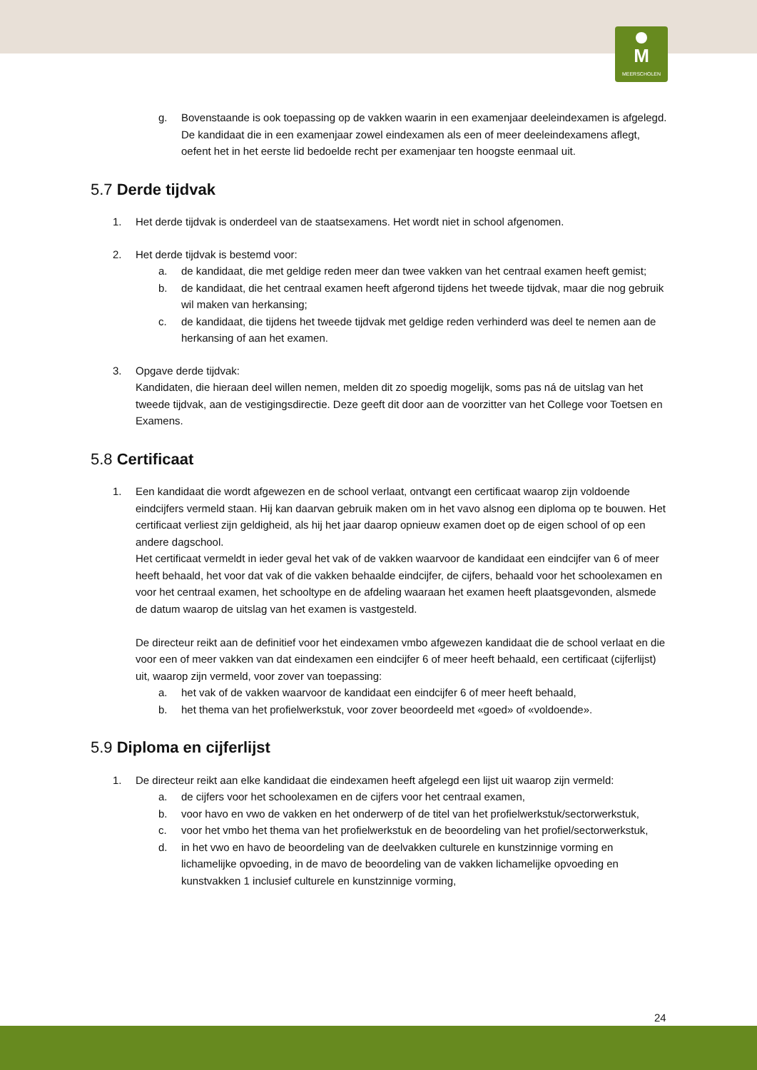M
MEERSCHOLEN
g. Bovenstaande is ook toepassing op de vakken waarin in een examenjaar deeleindexamen is afgelegd. De kandidaat die in een examenjaar zowel eindexamen als een of meer deeleindexamens aflegt, oefent het in het eerste lid bedoelde recht per examenjaar ten hoogste eenmaal uit.
5.7 Derde tijdvak
1. Het derde tijdvak is onderdeel van de staatsexamens. Het wordt niet in school afgenomen.
2. Het derde tijdvak is bestemd voor:
a. de kandidaat, die met geldige reden meer dan twee vakken van het centraal examen heeft gemist;
b. de kandidaat, die het centraal examen heeft afgerond tijdens het tweede tijdvak, maar die nog gebruik wil maken van herkansing;
c. de kandidaat, die tijdens het tweede tijdvak met geldige reden verhinderd was deel te nemen aan de herkansing of aan het examen.
3. Opgave derde tijdvak:
Kandidaten, die hieraan deel willen nemen, melden dit zo spoedig mogelijk, soms pas ná de uitslag van het tweede tijdvak, aan de vestigingsdirectie. Deze geeft dit door aan de voorzitter van het College voor Toetsen en Examens.
5.8 Certificaat
1. Een kandidaat die wordt afgewezen en de school verlaat, ontvangt een certificaat waarop zijn voldoende eindcijfers vermeld staan. Hij kan daarvan gebruik maken om in het vavo alsnog een diploma op te bouwen. Het certificaat verliest zijn geldigheid, als hij het jaar daarop opnieuw examen doet op de eigen school of op een andere dagschool.
Het certificaat vermeldt in ieder geval het vak of de vakken waarvoor de kandidaat een eindcijfer van 6 of meer heeft behaald, het voor dat vak of die vakken behaalde eindcijfer, de cijfers, behaald voor het schoolexamen en voor het centraal examen, het schooltype en de afdeling waaraan het examen heeft plaatsgevonden, alsmede de datum waarop de uitslag van het examen is vastgesteld.
De directeur reikt aan de definitief voor het eindexamen vmbo afgewezen kandidaat die de school verlaat en die voor een of meer vakken van dat eindexamen een eindcijfer 6 of meer heeft behaald, een certificaat (cijferlijst) uit, waarop zijn vermeld, voor zover van toepassing:
a. het vak of de vakken waarvoor de kandidaat een eindcijfer 6 of meer heeft behaald,
b. het thema van het profielwerkstuk, voor zover beoordeeld met «goed» of «voldoende».
5.9 Diploma en cijferlijst
1. De directeur reikt aan elke kandidaat die eindexamen heeft afgelegd een lijst uit waarop zijn vermeld:
a. de cijfers voor het schoolexamen en de cijfers voor het centraal examen,
b. voor havo en vwo de vakken en het onderwerp of de titel van het profielwerkstuk/sectorwerkstuk,
c. voor het vmbo het thema van het profielwerkstuk en de beoordeling van het profiel/sectorwerkstuk,
d. in het vwo en havo de beoordeling van de deelvakken culturele en kunstzinnige vorming en lichamelijke opvoeding, in de mavo de beoordeling van de vakken lichamelijke opvoeding en kunstvakken 1 inclusief culturele en kunstzinnige vorming,
24